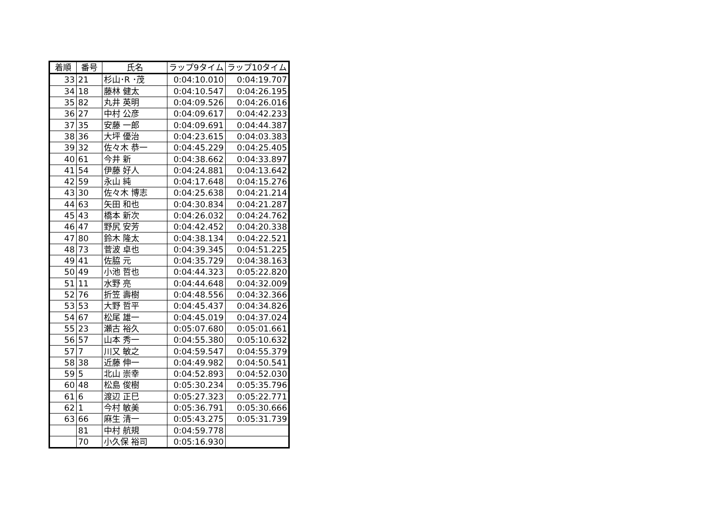| 着順 | 番号 | 氏名 | ラップ9タイム | ラップ10タイム |
| --- | --- | --- | --- | --- |
| 33 | 21 | 杉山･R ･茂 | 0:04:10.010 | 0:04:19.707 |
| 34 | 18 | 藤林 健太 | 0:04:10.547 | 0:04:26.195 |
| 35 | 82 | 丸井 英明 | 0:04:09.526 | 0:04:26.016 |
| 36 | 27 | 中村 公彦 | 0:04:09.617 | 0:04:42.233 |
| 37 | 35 | 安藤 一郎 | 0:04:09.691 | 0:04:44.387 |
| 38 | 36 | 大坪 優治 | 0:04:23.615 | 0:04:03.383 |
| 39 | 32 | 佐々木 恭一 | 0:04:45.229 | 0:04:25.405 |
| 40 | 61 | 今井 新 | 0:04:38.662 | 0:04:33.897 |
| 41 | 54 | 伊藤 好人 | 0:04:24.881 | 0:04:13.642 |
| 42 | 59 | 永山 純 | 0:04:17.648 | 0:04:15.276 |
| 43 | 30 | 佐々木 博志 | 0:04:25.638 | 0:04:21.214 |
| 44 | 63 | 矢田 和也 | 0:04:30.834 | 0:04:21.287 |
| 45 | 43 | 橋本 新次 | 0:04:26.032 | 0:04:24.762 |
| 46 | 47 | 野尻 安芳 | 0:04:42.452 | 0:04:20.338 |
| 47 | 80 | 鈴木 隆太 | 0:04:38.134 | 0:04:22.521 |
| 48 | 73 | 菅波 卓也 | 0:04:39.345 | 0:04:51.225 |
| 49 | 41 | 佐脇 元 | 0:04:35.729 | 0:04:38.163 |
| 50 | 49 | 小池 哲也 | 0:04:44.323 | 0:05:22.820 |
| 51 | 11 | 水野 亮 | 0:04:44.648 | 0:04:32.009 |
| 52 | 76 | 折笠 壽樹 | 0:04:48.556 | 0:04:32.366 |
| 53 | 53 | 大野 哲平 | 0:04:45.437 | 0:04:34.826 |
| 54 | 67 | 松尾 雄一 | 0:04:45.019 | 0:04:37.024 |
| 55 | 23 | 瀬古 裕久 | 0:05:07.680 | 0:05:01.661 |
| 56 | 57 | 山本 秀一 | 0:04:55.380 | 0:05:10.632 |
| 57 | 7 | 川又 敏之 | 0:04:59.547 | 0:04:55.379 |
| 58 | 38 | 近藤 伸一 | 0:04:49.982 | 0:04:50.541 |
| 59 | 5 | 北山 崇幸 | 0:04:52.893 | 0:04:52.030 |
| 60 | 48 | 松島 俊樹 | 0:05:30.234 | 0:05:35.796 |
| 61 | 6 | 渡辺 正巳 | 0:05:27.323 | 0:05:22.771 |
| 62 | 1 | 今村 敏美 | 0:05:36.791 | 0:05:30.666 |
| 63 | 66 | 麻生 清一 | 0:05:43.275 | 0:05:31.739 |
| | 81 | 中村 航規 | 0:04:59.778 | |
| | 70 | 小久保 裕司 | 0:05:16.930 | |